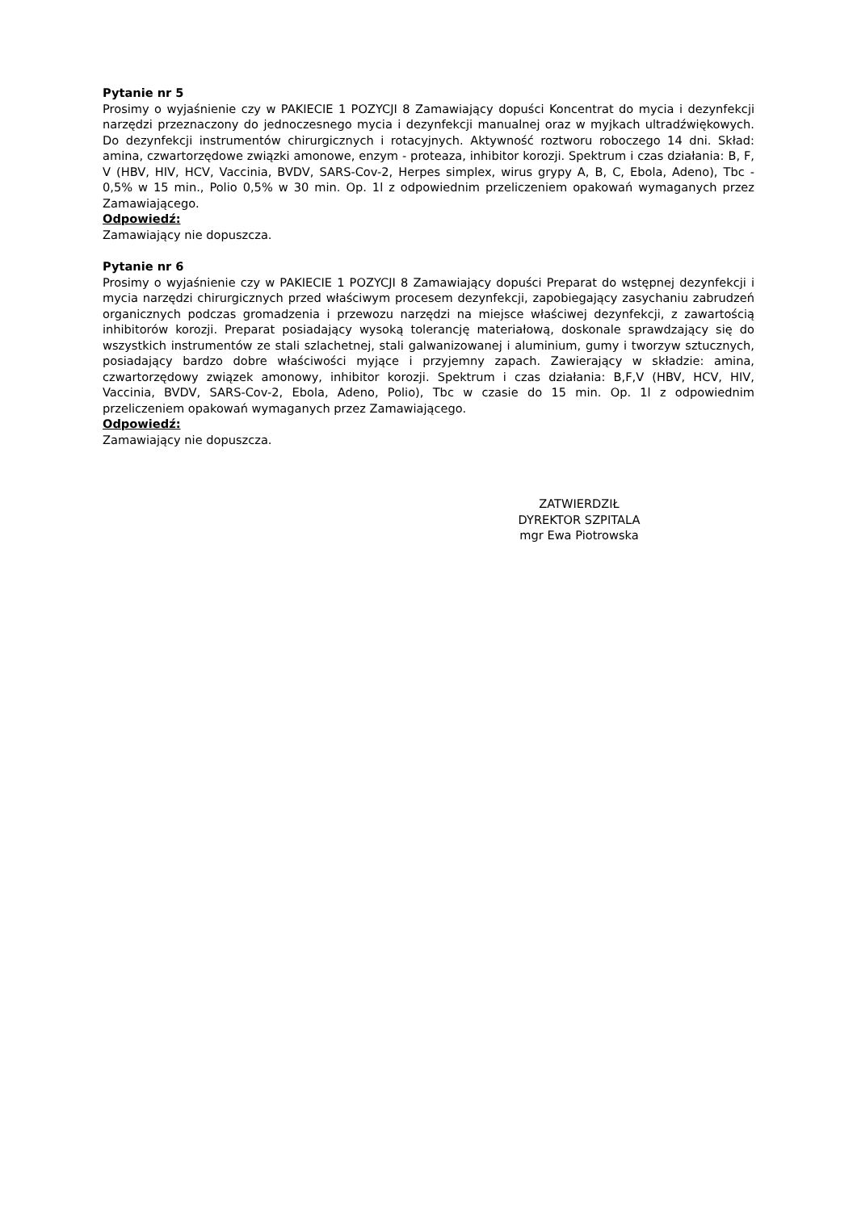Pytanie nr 5
Prosimy o wyjaśnienie czy w PAKIECIE 1 POZYCJI 8 Zamawiający dopuści Koncentrat do mycia i dezynfekcji narzędzi przeznaczony do jednoczesnego mycia i dezynfekcji manualnej oraz w myjkach ultradźwiękowych. Do dezynfekcji instrumentów chirurgicznych i rotacyjnych. Aktywność roztworu roboczego 14 dni. Skład: amina, czwartorzędowe związki amonowe, enzym - proteaza, inhibitor korozji. Spektrum i czas działania: B, F, V (HBV, HIV, HCV, Vaccinia, BVDV, SARS-Cov-2, Herpes simplex, wirus grypy A, B, C, Ebola, Adeno), Tbc - 0,5% w 15 min., Polio 0,5% w 30 min. Op. 1l z odpowiednim przeliczeniem opakowań wymaganych przez Zamawiającego.
Odpowiedź:
Zamawiający nie dopuszcza.
Pytanie nr 6
Prosimy o wyjaśnienie czy w PAKIECIE 1 POZYCJI 8 Zamawiający dopuści Preparat do wstępnej dezynfekcji i mycia narzędzi chirurgicznych przed właściwym procesem dezynfekcji, zapobiegający zasychaniu zabrudzeń organicznych podczas gromadzenia i przewozu narzędzi na miejsce właściwej dezynfekcji, z zawartością inhibitorów korozji. Preparat posiadający wysoką tolerancję materiałową, doskonale sprawdzający się do wszystkich instrumentów ze stali szlachetnej, stali galwanizowanej i aluminium, gumy i tworzyw sztucznych, posiadający bardzo dobre właściwości myjące i przyjemny zapach. Zawierający w składzie: amina, czwartorzędowy związek amonowy, inhibitor korozji. Spektrum i czas działania: B,F,V (HBV, HCV, HIV, Vaccinia, BVDV, SARS-Cov-2, Ebola, Adeno, Polio), Tbc w czasie do 15 min. Op. 1l z odpowiednim przeliczeniem opakowań wymaganych przez Zamawiającego.
Odpowiedź:
Zamawiający nie dopuszcza.
ZATWIERDZIŁ
DYREKTOR SZPITALA
mgr Ewa Piotrowska